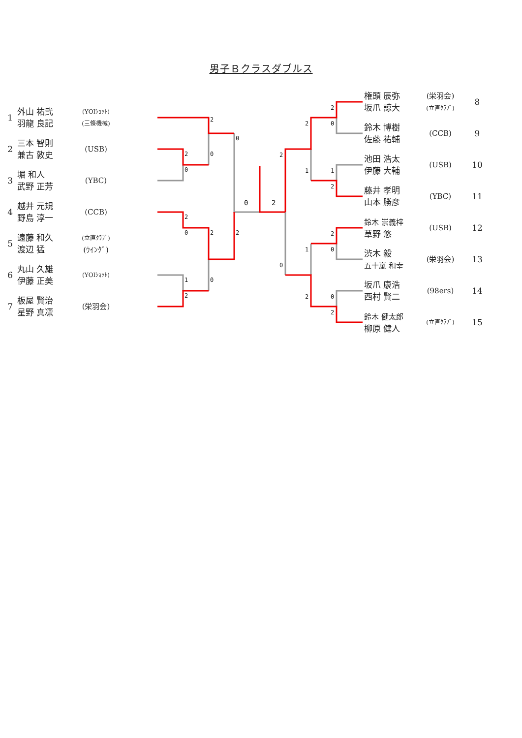男子Ｂクラスダブルス
| 1 | 外山 祐弐 羽龍 良記 | (YOIｼｮｯﾄ) (三條機械) |
| 2 | 三本 智則 兼古 敦史 | (USB) |
| 3 | 堀 和人 武野 正芳 | (YBC) |
| 4 | 越井 元規 野島 淳一 | (CCB) |
| 5 | 遠藤 和久 渡辺 猛 | (立直ｸﾗﾌﾞ) (ｳｲﾝｸﾞ) |
| 6 | 丸山 久雄 伊藤 正美 | (YOIｼｮｯﾄ) |
| 7 | 板屋 賢治 星野 真凛 | (栄羽会) |
2
0
2
0
0
2
2
0
2
0
1
2
0
2
2
0
1
2
2
1
2
0
2
0
1
2
0
2
| 権頭 辰弥 坂爪 諒大 | (栄羽会) (立直ｸﾗﾌﾞ) | 8 |
| 鈴木 博樹 佐藤 祐輔 | (CCB) | 9 |
| 池田 浩太 伊藤 大輔 | (USB) | 10 |
| 藤井 孝明 山本 勝彦 | (YBC) | 11 |
| 鈴木 崇義梓 草野 悠 | (USB) | 12 |
| 渋木 毅 五十嵐 和幸 | (栄羽会) | 13 |
| 坂爪 康浩 西村 賢二 | (98ers) | 14 |
| 鈴木 健太郎 柳原 健人 | (立直ｸﾗﾌﾞ) | 15 |